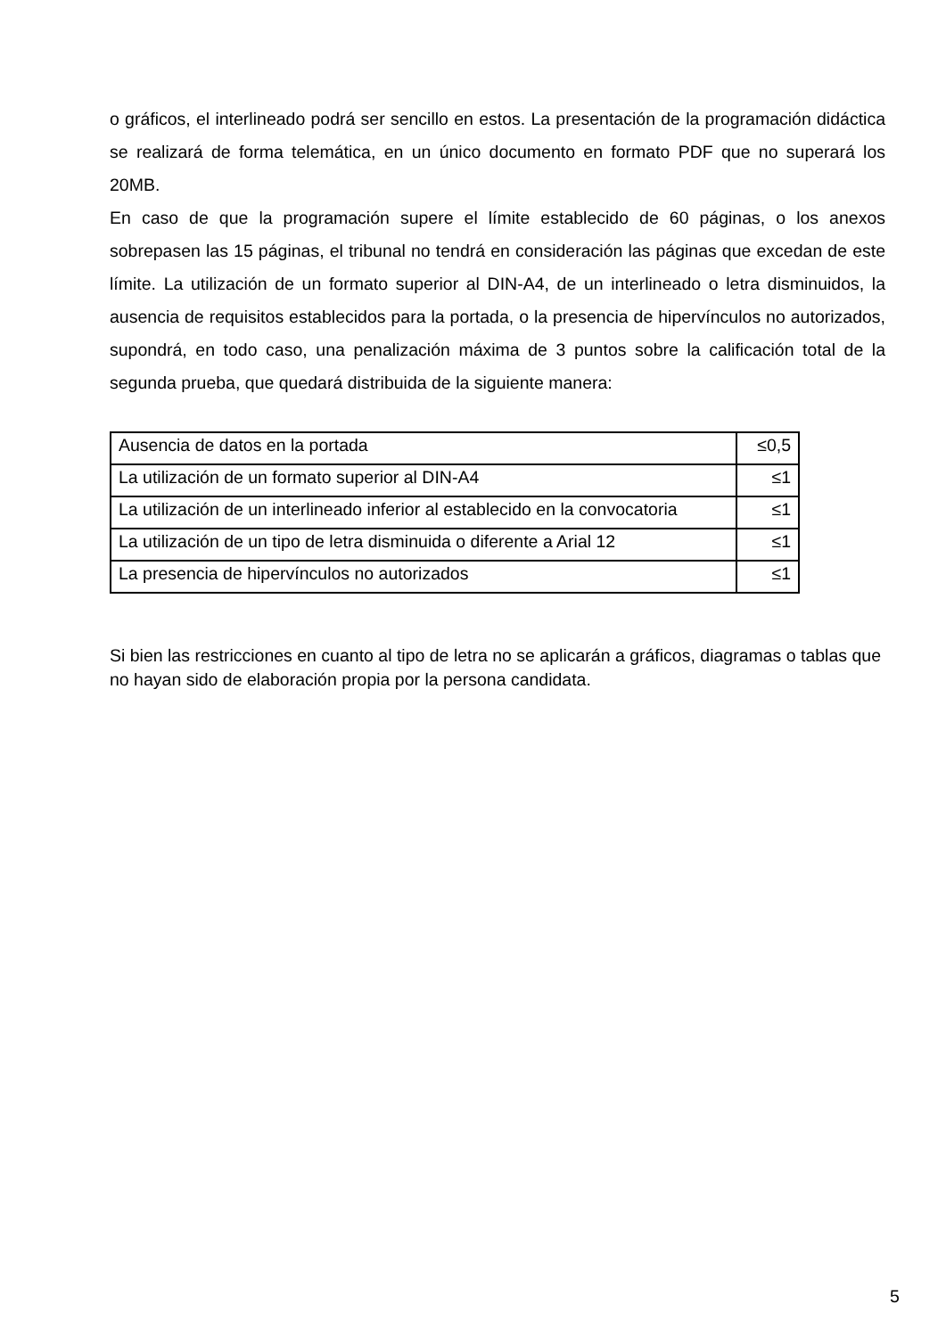o gráficos, el interlineado podrá ser sencillo en estos. La presentación de la programación didáctica se realizará de forma telemática, en un único documento en formato PDF que no superará los 20MB.
En caso de que la programación supere el límite establecido de 60 páginas, o los anexos sobrepasen las 15 páginas, el tribunal no tendrá en consideración las páginas que excedan de este límite. La utilización de un formato superior al DIN-A4, de un interlineado o letra disminuidos, la ausencia de requisitos establecidos para la portada, o la presencia de hipervínculos no autorizados, supondrá, en todo caso, una penalización máxima de 3 puntos sobre la calificación total de la segunda prueba, que quedará distribuida de la siguiente manera:
| Ausencia de datos en la portada | ≤0,5 |
| La utilización de un formato superior al DIN-A4 | ≤1 |
| La utilización de un interlineado inferior al establecido en la convocatoria | ≤1 |
| La utilización de un tipo de letra disminuida o diferente a Arial 12 | ≤1 |
| La presencia de hipervínculos no autorizados | ≤1 |
Si bien las restricciones en cuanto al tipo de letra no se aplicarán a gráficos, diagramas o tablas que no hayan sido de elaboración propia por la persona candidata.
5